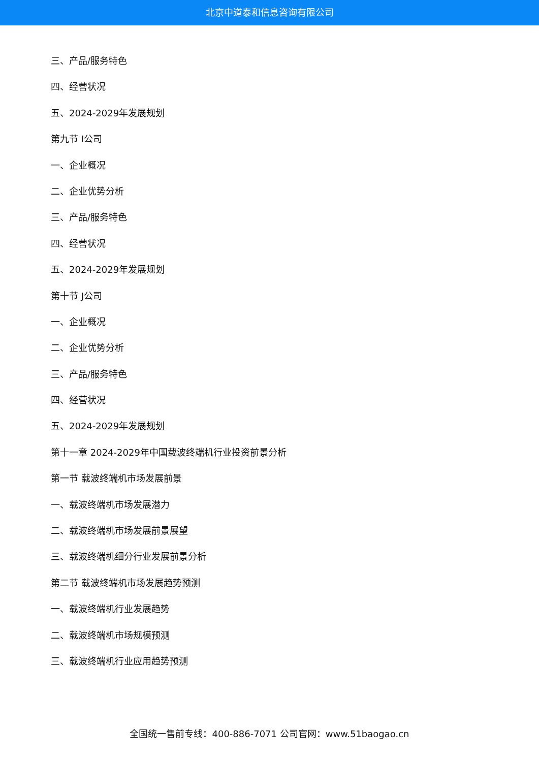北京中道泰和信息咨询有限公司
三、产品/服务特色
四、经营状况
五、2024-2029年发展规划
第九节 I公司
一、企业概况
二、企业优势分析
三、产品/服务特色
四、经营状况
五、2024-2029年发展规划
第十节 J公司
一、企业概况
二、企业优势分析
三、产品/服务特色
四、经营状况
五、2024-2029年发展规划
第十一章 2024-2029年中国载波终端机行业投资前景分析
第一节 载波终端机市场发展前景
一、载波终端机市场发展潜力
二、载波终端机市场发展前景展望
三、载波终端机细分行业发展前景分析
第二节 载波终端机市场发展趋势预测
一、载波终端机行业发展趋势
二、载波终端机市场规模预测
三、载波终端机行业应用趋势预测
全国统一售前专线：400-886-7071 公司官网：www.51baogao.cn